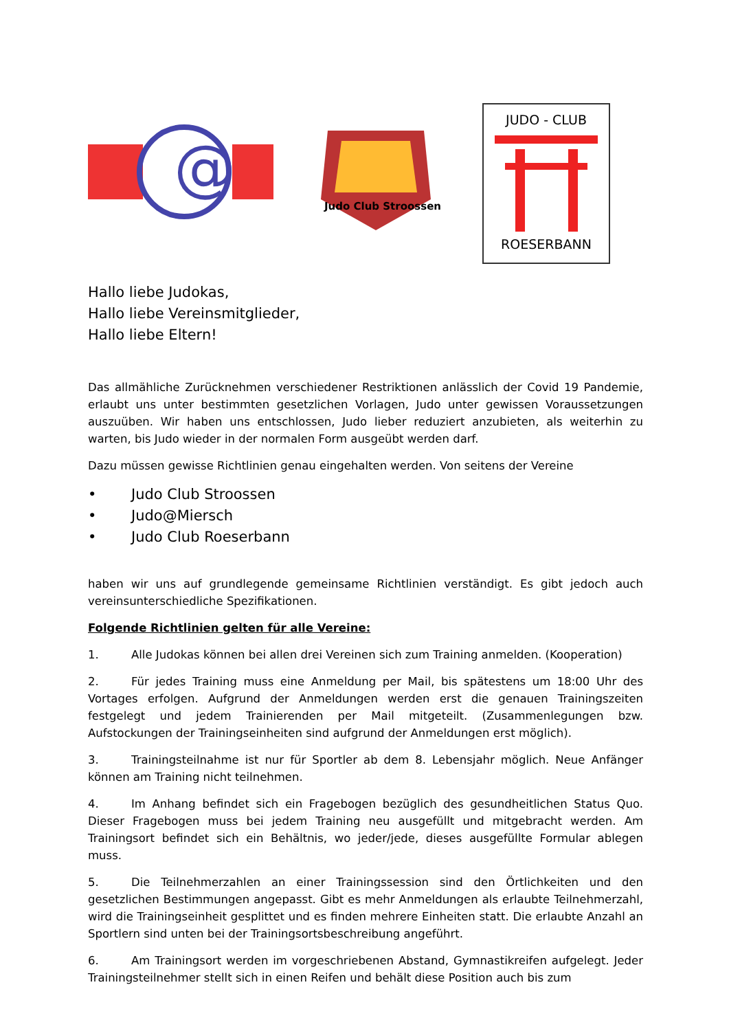@
Judo Club Stroossen
JUDO - CLUB
ROESERBANN
Hallo liebe Judokas,
Hallo liebe Vereinsmitglieder,
Hallo liebe Eltern!
Das allmähliche Zurücknehmen verschiedener Restriktionen anlässlich der Covid 19 Pandemie, erlaubt uns unter bestimmten gesetzlichen Vorlagen, Judo unter gewissen Voraussetzungen auszuüben. Wir haben uns entschlossen, Judo lieber reduziert anzubieten, als weiterhin zu warten, bis Judo wieder in der normalen Form ausgeübt werden darf.
Dazu müssen gewisse Richtlinien genau eingehalten werden. Von seitens der Vereine
• Judo Club Stroossen
• Judo@Miersch
• Judo Club Roeserbann
haben wir uns auf grundlegende gemeinsame Richtlinien verständigt. Es gibt jedoch auch vereinsunterschiedliche Spezifikationen.
Folgende Richtlinien gelten für alle Vereine:
1. Alle Judokas können bei allen drei Vereinen sich zum Training anmelden. (Kooperation)
2. Für jedes Training muss eine Anmeldung per Mail, bis spätestens um 18:00 Uhr des Vortages erfolgen. Aufgrund der Anmeldungen werden erst die genauen Trainingszeiten festgelegt und jedem Trainierenden per Mail mitgeteilt. (Zusammenlegungen bzw. Aufstockungen der Trainingseinheiten sind aufgrund der Anmeldungen erst möglich).
3. Trainingsteilnahme ist nur für Sportler ab dem 8. Lebensjahr möglich. Neue Anfänger können am Training nicht teilnehmen.
4. Im Anhang befindet sich ein Fragebogen bezüglich des gesundheitlichen Status Quo. Dieser Fragebogen muss bei jedem Training neu ausgefüllt und mitgebracht werden. Am Trainingsort befindet sich ein Behältnis, wo jeder/jede, dieses ausgefüllte Formular ablegen muss.
5. Die Teilnehmerzahlen an einer Trainingssession sind den Örtlichkeiten und den gesetzlichen Bestimmungen angepasst. Gibt es mehr Anmeldungen als erlaubte Teilnehmerzahl, wird die Trainingseinheit gesplittet und es finden mehrere Einheiten statt. Die erlaubte Anzahl an Sportlern sind unten bei der Trainingsortsbeschreibung angeführt.
6. Am Trainingsort werden im vorgeschriebenen Abstand, Gymnastikreifen aufgelegt. Jeder Trainingsteilnehmer stellt sich in einen Reifen und behält diese Position auch bis zum